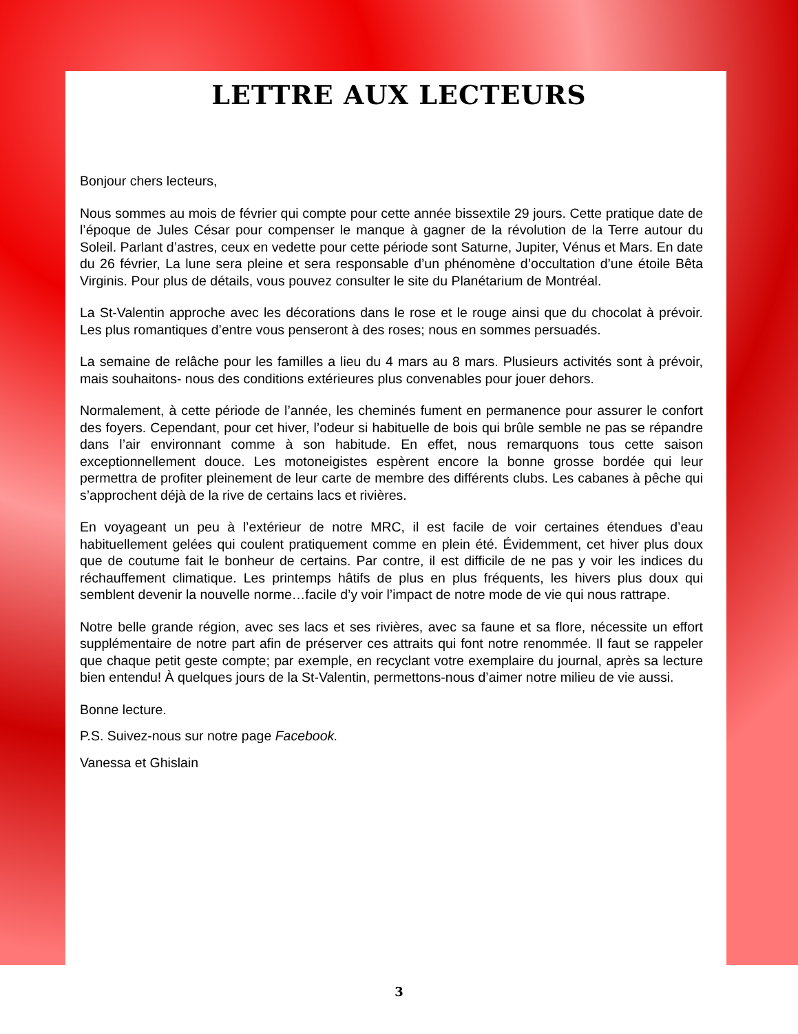LETTRE AUX LECTEURS
Bonjour chers lecteurs,
Nous sommes au mois de février qui compte pour cette année bissextile 29 jours. Cette pratique date de l’époque de Jules César pour compenser le manque à gagner de la révolution de la Terre autour du Soleil. Parlant d’astres, ceux en vedette pour cette période sont Saturne, Jupiter, Vénus et Mars. En date du 26 février, La lune sera pleine et sera responsable d’un phénomène d’occultation d’une étoile Bêta Virginis. Pour plus de détails, vous pouvez consulter le site du Planétarium de Montréal.
La St-Valentin approche avec les décorations dans le rose et le rouge ainsi que du chocolat à prévoir. Les plus romantiques d’entre vous penseront à des roses; nous en sommes persuadés.
La semaine de relâche pour les familles a lieu du 4 mars au 8 mars. Plusieurs activités sont à prévoir, mais souhaitons- nous des conditions extérieures plus convenables pour jouer dehors.
Normalement, à cette période de l’année, les cheminés fument en permanence pour assurer le confort des foyers. Cependant, pour cet hiver, l’odeur si habituelle de bois qui brûle semble ne pas se répandre dans l’air environnant comme à son habitude. En effet, nous remarquons tous cette saison exceptionnellement douce. Les motoneigistes espèrent encore la bonne grosse bordée qui leur permettra de profiter pleinement de leur carte de membre des différents clubs. Les cabanes à pêche qui s’approchent déjà de la rive de certains lacs et rivières.
En voyageant un peu à l’extérieur de notre MRC, il est facile de voir certaines étendues d’eau habituellement gelées qui coulent pratiquement comme en plein été. Évidemment, cet hiver plus doux que de coutume fait le bonheur de certains. Par contre, il est difficile de ne pas y voir les indices du réchauffement climatique. Les printemps hâtifs de plus en plus fréquents, les hivers plus doux qui semblent devenir la nouvelle norme…facile d’y voir l’impact de notre mode de vie qui nous rattrape.
Notre belle grande région, avec ses lacs et ses rivières, avec sa faune et sa flore, nécessite un effort supplémentaire de notre part afin de préserver ces attraits qui font notre renommée. Il faut se rappeler que chaque petit geste compte; par exemple, en recyclant votre exemplaire du journal, après sa lecture bien entendu! À quelques jours de la St-Valentin, permettons-nous d’aimer notre milieu de vie aussi.
Bonne lecture.
P.S. Suivez-nous sur notre page Facebook.
Vanessa et Ghislain
3